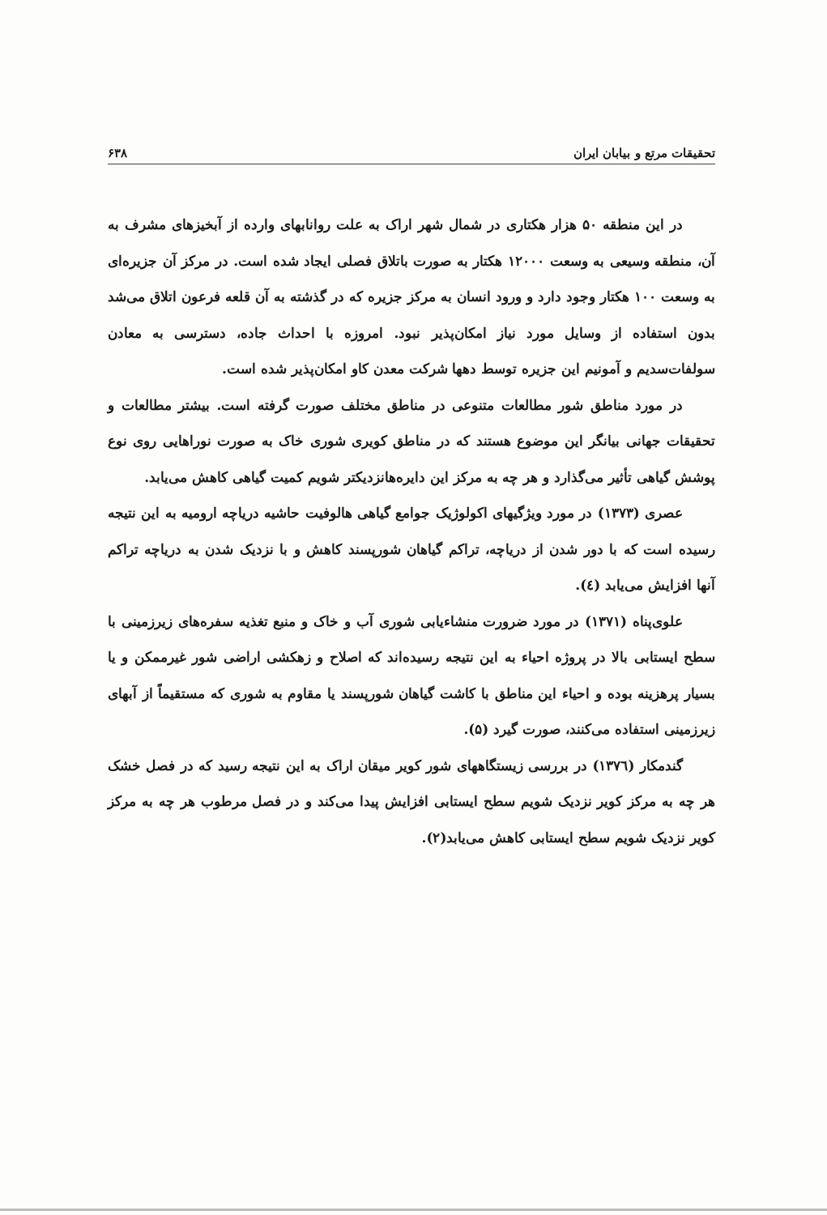تحقیقات مرتع و بیابان ایران ۶۳۸
در این منطقه ۵۰ هزار هکتاری در شمال شهر اراک به علت روانابهای وارده از آبخیزهای مشرف به آن، منطقه وسیعی به وسعت ۱۲۰۰۰ هکتار به صورت باتلاق فصلی ایجاد شده است. در مرکز آن جزیره‌ای به وسعت ۱۰۰ هکتار وجود دارد و ورود انسان به مرکز جزیره که در گذشته به آن قلعه فرعون اتلاق می‌شد بدون استفاده از وسایل مورد نیاز امکان‌پذیر نبود. امروزه با احداث جاده، دسترسی به معادن سولفات‌سدیم و آمونیم این جزیره توسط دهها شرکت معدن کاو امکان‌پذیر شده است.
در مورد مناطق شور مطالعات متنوعی در مناطق مختلف صورت گرفته است. بیشتر مطالعات و تحقیقات جهانی بیانگر این موضوع هستند که در مناطق کویری شوری خاک به صورت نوراهایی روی نوع پوشش گیاهی تأثیر می‌گذارد و هر چه به مرکز این دایره‌هانزدیکتر شویم کمیت گیاهی کاهش می‌یابد.
عصری (۱۳۷۳) در مورد ویژگیهای اکولوژیک جوامع گیاهی هالوفیت حاشیه دریاچه ارومیه به این نتیجه رسیده است که با دور شدن از دریاچه، تراکم گیاهان شورپسند کاهش و با نزدیک شدن به دریاچه تراکم آنها افزایش می‌یابد (٤).
علوی‌پناه (۱۳۷۱) در مورد ضرورت منشاءیابی شوری آب و خاک و منبع تغذیه سفره‌های زیرزمینی با سطح ایستابی بالا در پروژه احیاء به این نتیجه رسیده‌اند که اصلاح و زهکشی اراضی شور غیرممکن و یا بسیار پرهزینه بوده و احیاء این مناطق با کاشت گیاهان شورپسند یا مقاوم به شوری که مستقیماً از آبهای زیرزمینی استفاده می‌کنند، صورت گیرد (۵).
گندمکار (۱۳۷٦) در بررسی زیستگاههای شور کویر میقان اراک به این نتیجه رسید که در فصل خشک هر چه به مرکز کویر نزدیک شویم سطح ایستابی افزایش پیدا می‌کند و در فصل مرطوب هر چه به مرکز کویر نزدیک شویم سطح ایستابی کاهش می‌یابد(۲).